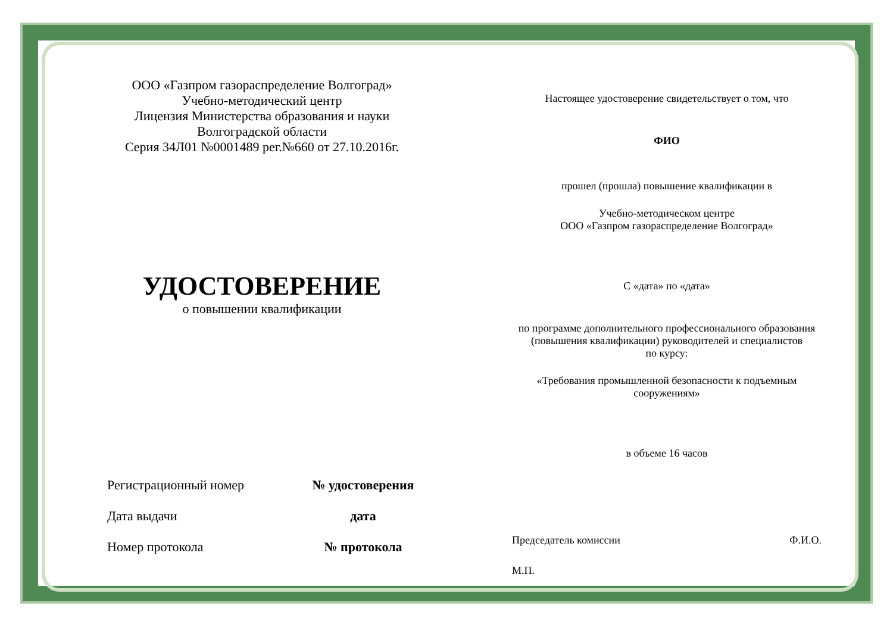ООО «Газпром газораспределение Волгоград»
Учебно-методический центр
Лицензия Министерства образования и науки
Волгоградской области
Серия 34Л01 №0001489 рег.№660 от 27.10.2016г.
УДОСТОВЕРЕНИЕ
о повышении квалификации
Регистрационный номер № удостоверения
Дата выдачи дата
Номер протокола № протокола
Настоящее удостоверение свидетельствует о том, что
ФИО
прошел (прошла) повышение квалификации в
Учебно-методическом центре
ООО «Газпром газораспределение Волгоград»
С «дата» по «дата»
по программе дополнительного профессионального образования
(повышения квалификации) руководителей и специалистов
по курсу:
«Требования промышленной безопасности к подъемным
сооружениям»
в объеме 16 часов
Председатель комиссии Ф.И.О.
М.П.